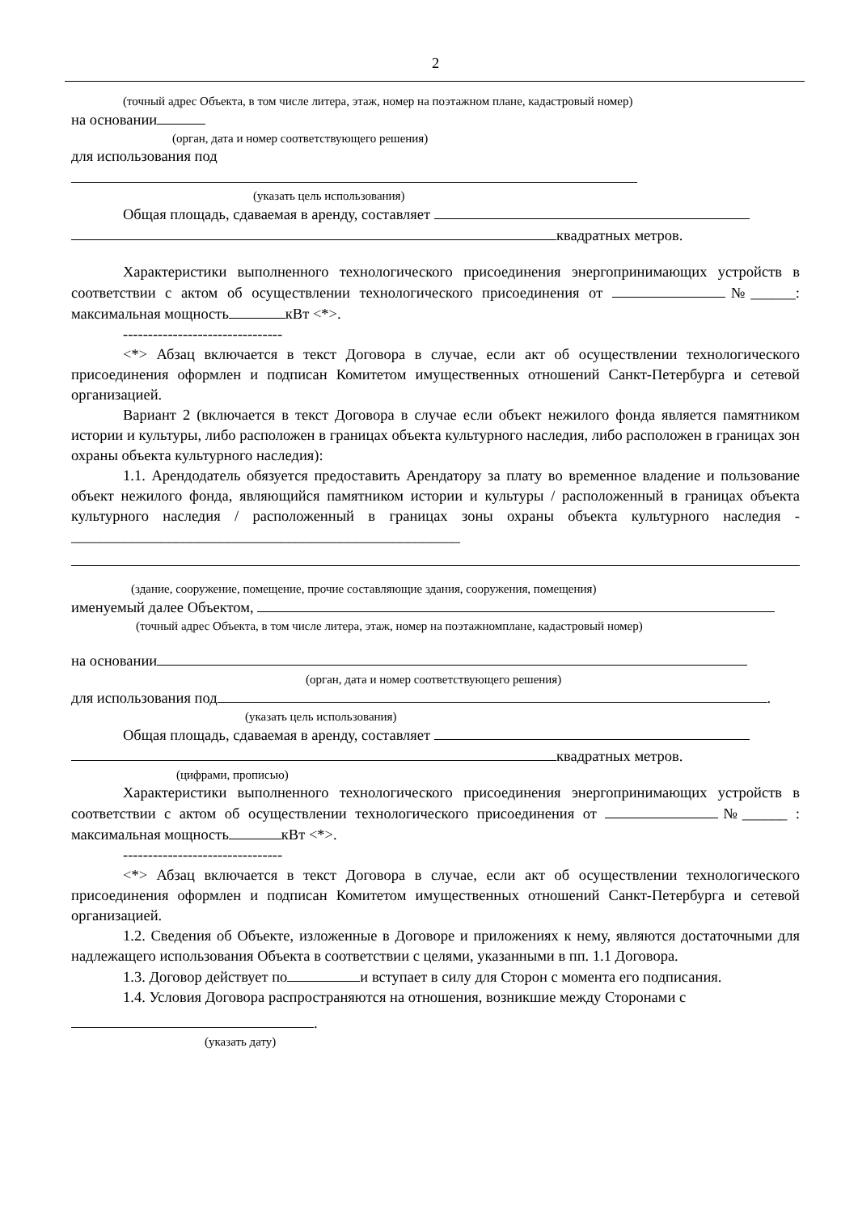2
(точный адрес Объекта, в том числе литера, этаж, номер на поэтажном плане, кадастровый номер)
на основании
(орган, дата и номер соответствующего решения)
для использования под
(указать цель использования)
Общая площадь, сдаваемая в аренду, составляет
квадратных метров.
Характеристики выполненного технологического присоединения энергопринимающих устройств в соответствии с актом об осуществлении технологического присоединения от №______: максимальная мощность кВт <*>.
--------------------------------
<*> Абзац включается в текст Договора в случае, если акт об осуществлении технологического присоединения оформлен и подписан Комитетом имущественных отношений Санкт-Петербурга и сетевой организацией.
Вариант 2 (включается в текст Договора в случае если объект нежилого фонда является памятником истории и культуры, либо расположен в границах объекта культурного наследия, либо расположен в границах зон охраны объекта культурного наследия):
1.1. Арендодатель обязуется предоставить Арендатору за плату во временное владение и пользование объект нежилого фонда, являющийся памятником истории и культуры / расположенный в границах объекта культурного наследия / расположенный в границах зоны охраны объекта культурного наследия - ____________________________________________________
(здание, сооружение, помещение, прочие составляющие здания, сооружения, помещения)
именуемый далее Объектом,
(точный адрес Объекта, в том числе литера, этаж, номер на поэтажномплане, кадастровый номер)
на основании
(орган, дата и номер соответствующего решения)
для использования под .
(указать цель использования)
Общая площадь, сдаваемая в аренду, составляет
квадратных метров.
(цифрами, прописью)
Характеристики выполненного технологического присоединения энергопринимающих устройств в соответствии с актом об осуществлении технологического присоединения от №______ : максимальная мощность кВт <*>.
--------------------------------
<*> Абзац включается в текст Договора в случае, если акт об осуществлении технологического присоединения оформлен и подписан Комитетом имущественных отношений Санкт-Петербурга и сетевой организацией.
1.2. Сведения об Объекте, изложенные в Договоре и приложениях к нему, являются достаточными для надлежащего использования Объекта в соответствии с целями, указанными в пп. 1.1 Договора.
1.3. Договор действует по и вступает в силу для Сторон с момента его подписания.
1.4. Условия Договора распространяются на отношения, возникшие между Сторонами с
.
(указать дату)